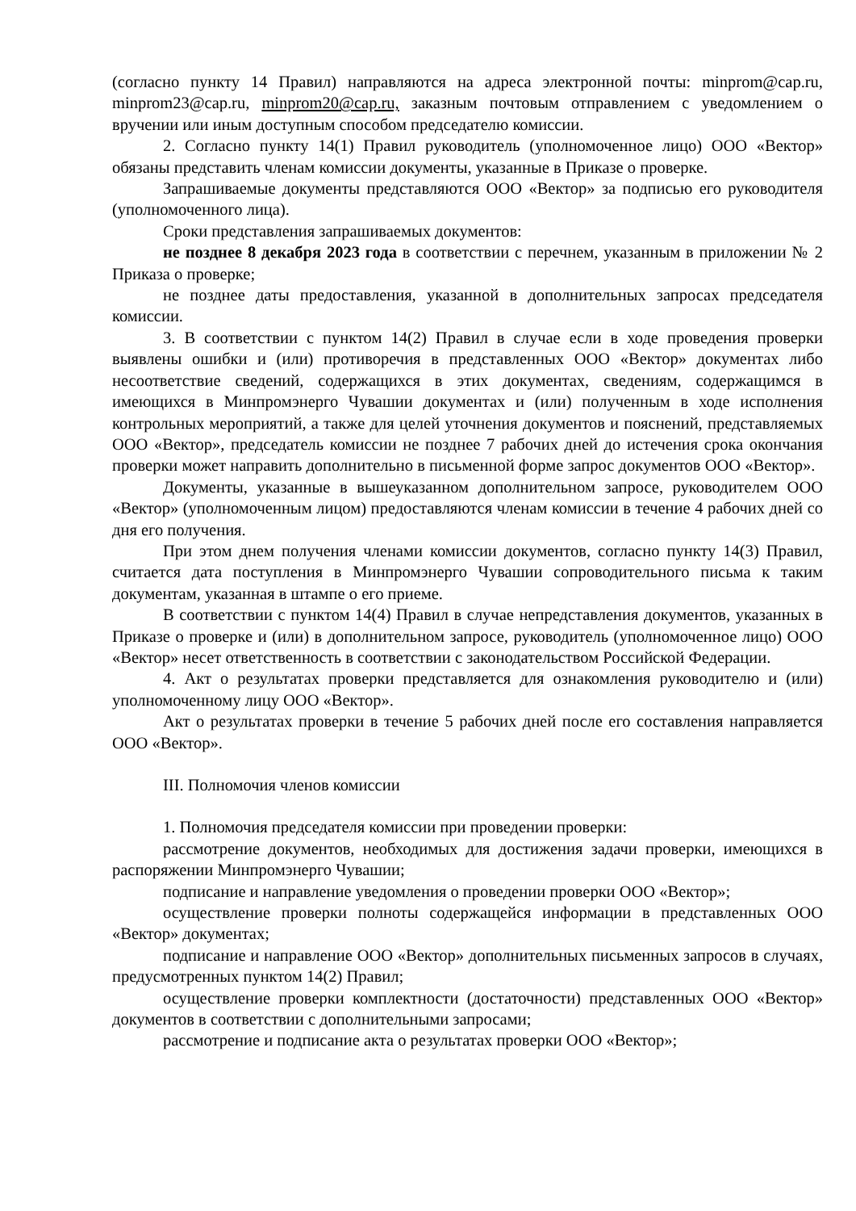(согласно пункту 14 Правил) направляются на адреса электронной почты: minprom@cap.ru, minprom23@cap.ru, minprom20@cap.ru, заказным почтовым отправлением с уведомлением о вручении или иным доступным способом председателю комиссии.
2. Согласно пункту 14(1) Правил руководитель (уполномоченное лицо) ООО «Вектор» обязаны представить членам комиссии документы, указанные в Приказе о проверке.
Запрашиваемые документы представляются ООО «Вектор» за подписью его руководителя (уполномоченного лица).
Сроки представления запрашиваемых документов:
не позднее 8 декабря 2023 года в соответствии с перечнем, указанным в приложении № 2 Приказа о проверке;
не позднее даты предоставления, указанной в дополнительных запросах председателя комиссии.
3. В соответствии с пунктом 14(2) Правил в случае если в ходе проведения проверки выявлены ошибки и (или) противоречия в представленных ООО «Вектор» документах либо несоответствие сведений, содержащихся в этих документах, сведениям, содержащимся в имеющихся в Минпромэнерго Чувашии документах и (или) полученным в ходе исполнения контрольных мероприятий, а также для целей уточнения документов и пояснений, представляемых ООО «Вектор», председатель комиссии не позднее 7 рабочих дней до истечения срока окончания проверки может направить дополнительно в письменной форме запрос документов ООО «Вектор».
Документы, указанные в вышеуказанном дополнительном запросе, руководителем ООО «Вектор» (уполномоченным лицом) предоставляются членам комиссии в течение 4 рабочих дней со дня его получения.
При этом днем получения членами комиссии документов, согласно пункту 14(3) Правил, считается дата поступления в Минпромэнерго Чувашии сопроводительного письма к таким документам, указанная в штампе о его приеме.
В соответствии с пунктом 14(4) Правил в случае непредставления документов, указанных в Приказе о проверке и (или) в дополнительном запросе, руководитель (уполномоченное лицо) ООО «Вектор» несет ответственность в соответствии с законодательством Российской Федерации.
4. Акт о результатах проверки представляется для ознакомления руководителю и (или) уполномоченному лицу ООО «Вектор».
Акт о результатах проверки в течение 5 рабочих дней после его составления направляется ООО «Вектор».
III. Полномочия членов комиссии
1. Полномочия председателя комиссии при проведении проверки:
рассмотрение документов, необходимых для достижения задачи проверки, имеющихся в распоряжении Минпромэнерго Чувашии;
подписание и направление уведомления о проведении проверки ООО «Вектор»;
осуществление проверки полноты содержащейся информации в представленных ООО «Вектор» документах;
подписание и направление ООО «Вектор» дополнительных письменных запросов в случаях, предусмотренных пунктом 14(2) Правил;
осуществление проверки комплектности (достаточности) представленных ООО «Вектор» документов в соответствии с дополнительными запросами;
рассмотрение и подписание акта о результатах проверки ООО «Вектор»;